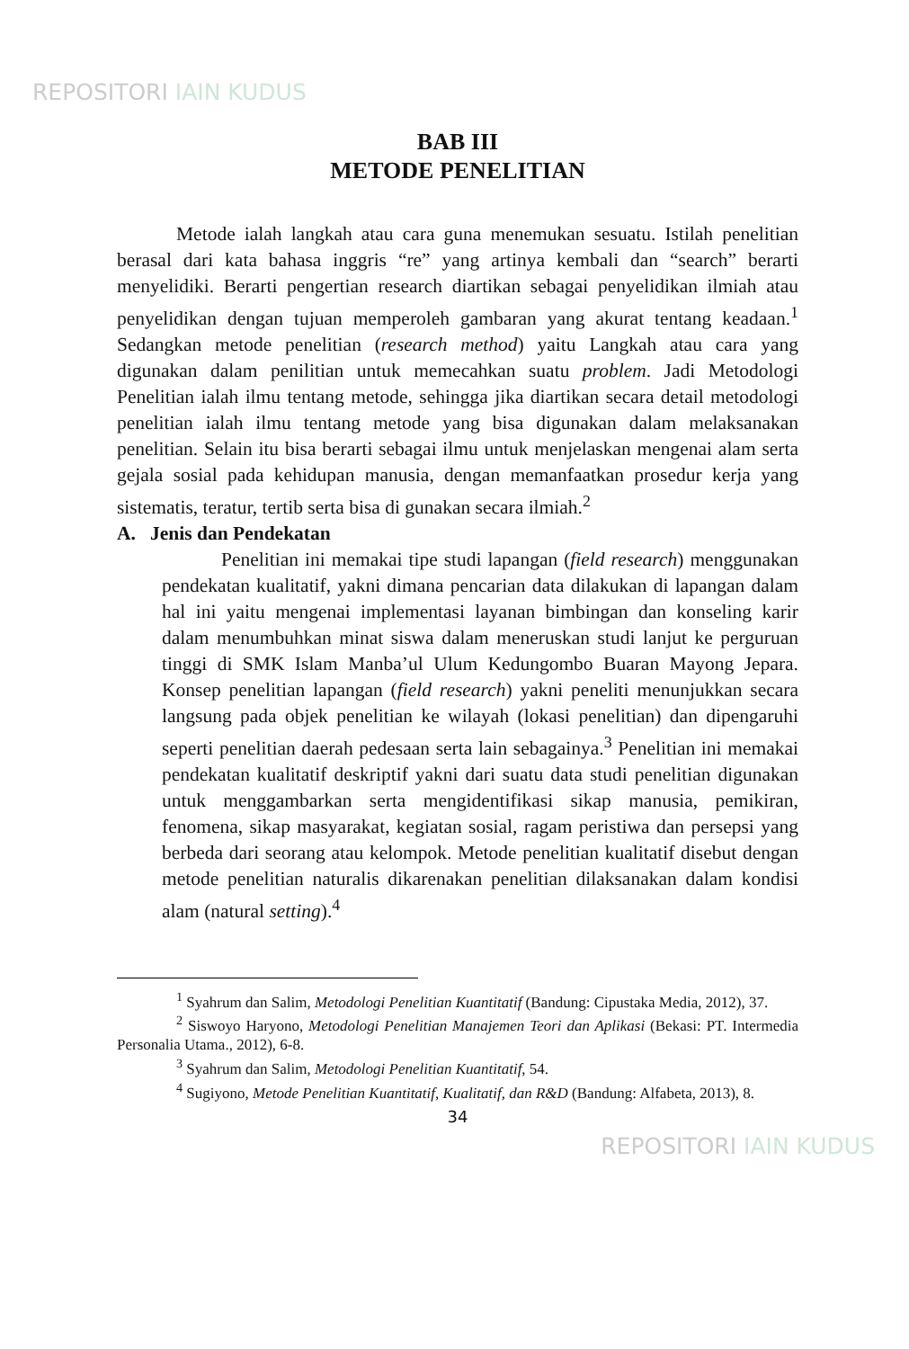REPOSITORI IAIN KUDUS
BAB III
METODE PENELITIAN
Metode ialah langkah atau cara guna menemukan sesuatu. Istilah penelitian berasal dari kata bahasa inggris “re” yang artinya kembali dan “search” berarti menyelidiki. Berarti pengertian research diartikan sebagai penyelidikan ilmiah atau penyelidikan dengan tujuan memperoleh gambaran yang akurat tentang keadaan.<sup>1</sup> Sedangkan metode penelitian (research method) yaitu Langkah atau cara yang digunakan dalam penilitian untuk memecahkan suatu problem. Jadi Metodologi Penelitian ialah ilmu tentang metode, sehingga jika diartikan secara detail metodologi penelitian ialah ilmu tentang metode yang bisa digunakan dalam melaksanakan penelitian. Selain itu bisa berarti sebagai ilmu untuk menjelaskan mengenai alam serta gejala sosial pada kehidupan manusia, dengan memanfaatkan prosedur kerja yang sistematis, teratur, tertib serta bisa di gunakan secara ilmiah.<sup>2</sup>
A. Jenis dan Pendekatan
Penelitian ini memakai tipe studi lapangan (field research) menggunakan pendekatan kualitatif, yakni dimana pencarian data dilakukan di lapangan dalam hal ini yaitu mengenai implementasi layanan bimbingan dan konseling karir dalam menumbuhkan minat siswa dalam meneruskan studi lanjut ke perguruan tinggi di SMK Islam Manba’ul Ulum Kedungombo Buaran Mayong Jepara. Konsep penelitian lapangan (field research) yakni peneliti menunjukkan secara langsung pada objek penelitian ke wilayah (lokasi penelitian) dan dipengaruhi seperti penelitian daerah pedesaan serta lain sebagainya.<sup>3</sup> Penelitian ini memakai pendekatan kualitatif deskriptif yakni dari suatu data studi penelitian digunakan untuk menggambarkan serta mengidentifikasi sikap manusia, pemikiran, fenomena, sikap masyarakat, kegiatan sosial, ragam peristiwa dan persepsi yang berbeda dari seorang atau kelompok. Metode penelitian kualitatif disebut dengan metode penelitian naturalis dikarenakan penelitian dilaksanakan dalam kondisi alam (natural setting).<sup>4</sup>
<sup>1</sup> Syahrum dan Salim, Metodologi Penelitian Kuantitatif (Bandung: Cipustaka Media, 2012), 37.
<sup>2</sup> Siswoyo Haryono, Metodologi Penelitian Manajemen Teori dan Aplikasi (Bekasi: PT. Intermedia Personalia Utama., 2012), 6-8.
<sup>3</sup> Syahrum dan Salim, Metodologi Penelitian Kuantitatif, 54.
<sup>4</sup> Sugiyono, Metode Penelitian Kuantitatif, Kualitatif, dan R&D (Bandung: Alfabeta, 2013), 8.
34
REPOSITORI IAIN KUDUS